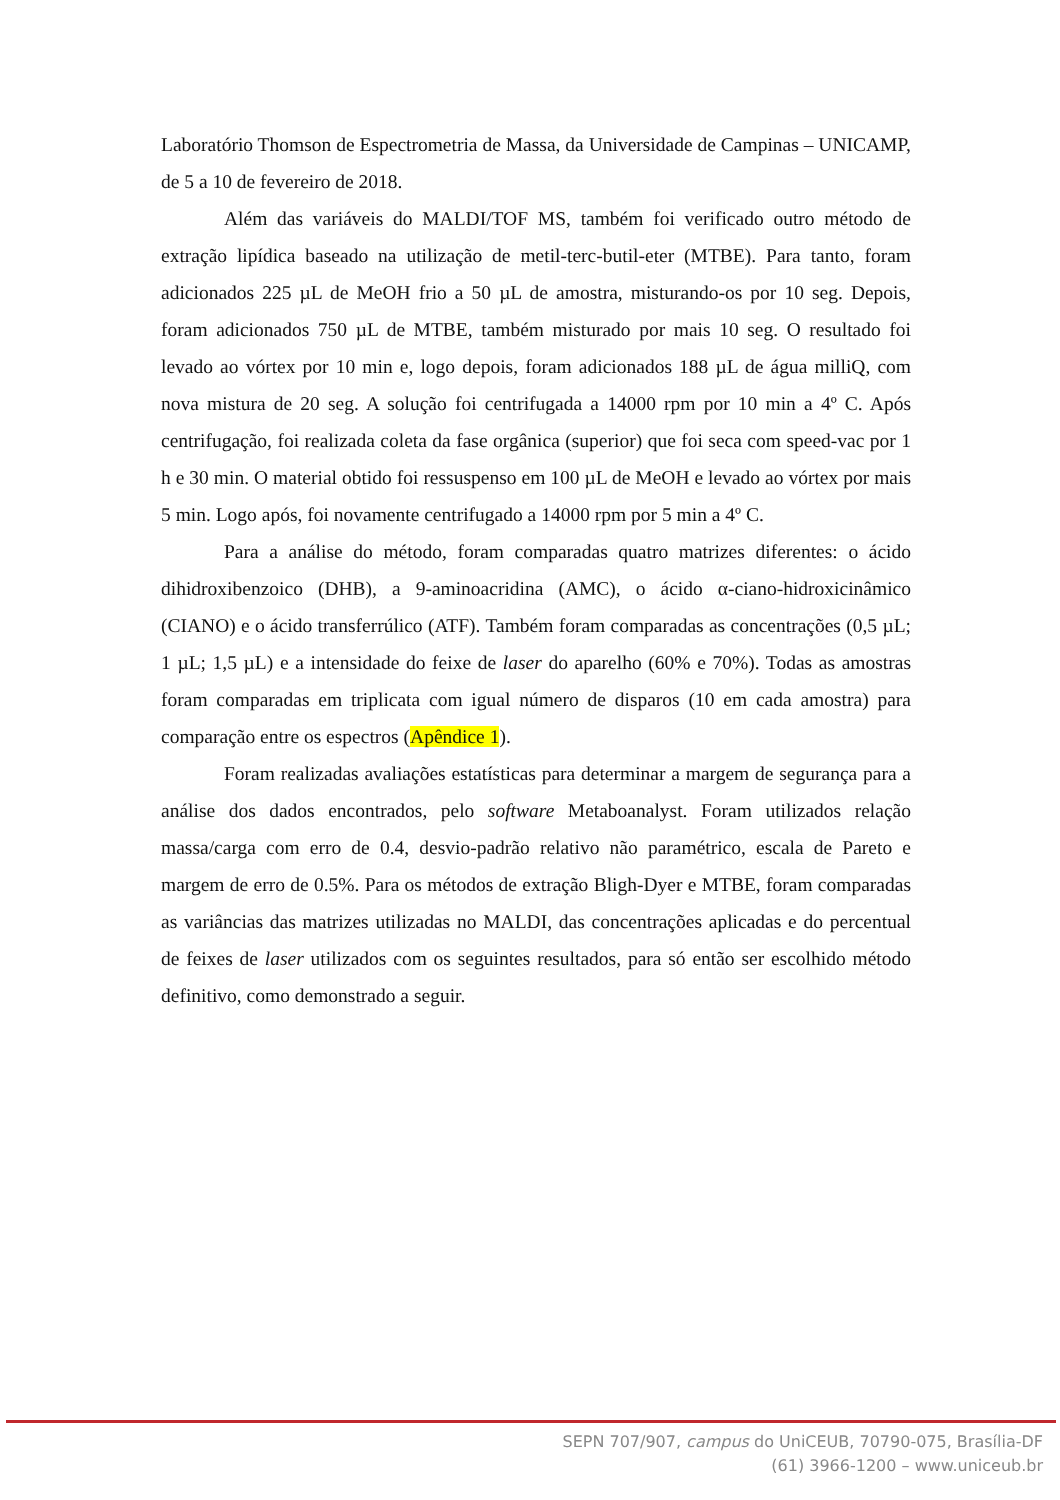Laboratório Thomson de Espectrometria de Massa, da Universidade de Campinas – UNICAMP, de 5 a 10 de fevereiro de 2018.
Além das variáveis do MALDI/TOF MS, também foi verificado outro método de extração lipídica baseado na utilização de metil-terc-butil-eter (MTBE). Para tanto, foram adicionados 225 µL de MeOH frio a 50 µL de amostra, misturando-os por 10 seg. Depois, foram adicionados 750 µL de MTBE, também misturado por mais 10 seg. O resultado foi levado ao vórtex por 10 min e, logo depois, foram adicionados 188 µL de água milliQ, com nova mistura de 20 seg. A solução foi centrifugada a 14000 rpm por 10 min a 4º C. Após centrifugação, foi realizada coleta da fase orgânica (superior) que foi seca com speed-vac por 1 h e 30 min. O material obtido foi ressuspenso em 100 µL de MeOH e levado ao vórtex por mais 5 min. Logo após, foi novamente centrifugado a 14000 rpm por 5 min a 4º C.
Para a análise do método, foram comparadas quatro matrizes diferentes: o ácido dihidroxibenzoico (DHB), a 9-aminoacridina (AMC), o ácido α-ciano-hidroxicinâmico (CIANO) e o ácido transferrúlico (ATF). Também foram comparadas as concentrações (0,5 µL; 1 µL; 1,5 µL) e a intensidade do feixe de laser do aparelho (60% e 70%). Todas as amostras foram comparadas em triplicata com igual número de disparos (10 em cada amostra) para comparação entre os espectros (Apêndice 1).
Foram realizadas avaliações estatísticas para determinar a margem de segurança para a análise dos dados encontrados, pelo software Metaboanalyst. Foram utilizados relação massa/carga com erro de 0.4, desvio-padrão relativo não paramétrico, escala de Pareto e margem de erro de 0.5%. Para os métodos de extração Bligh-Dyer e MTBE, foram comparadas as variâncias das matrizes utilizadas no MALDI, das concentrações aplicadas e do percentual de feixes de laser utilizados com os seguintes resultados, para só então ser escolhido método definitivo, como demonstrado a seguir.
SEPN 707/907, campus do UniCEUB, 70790-075, Brasília-DF
(61) 3966-1200 – www.uniceub.br